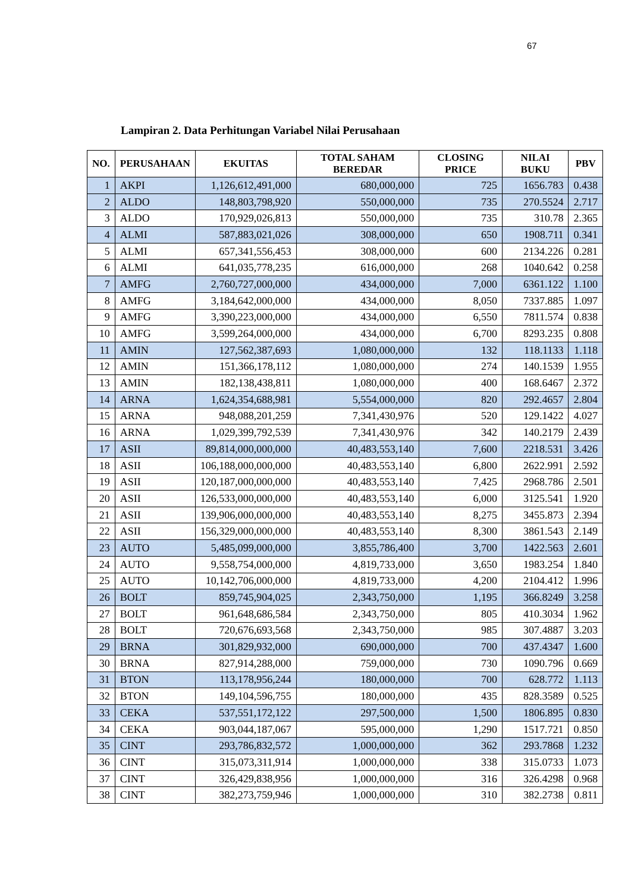67
Lampiran 2. Data Perhitungan Variabel Nilai Perusahaan
| NO. | PERUSAHAAN | EKUITAS | TOTAL SAHAM BEREDAR | CLOSING PRICE | NILAI BUKU | PBV |
| --- | --- | --- | --- | --- | --- | --- |
| 1 | AKPI | 1,126,612,491,000 | 680,000,000 | 725 | 1656.783 | 0.438 |
| 2 | ALDO | 148,803,798,920 | 550,000,000 | 735 | 270.5524 | 2.717 |
| 3 | ALDO | 170,929,026,813 | 550,000,000 | 735 | 310.78 | 2.365 |
| 4 | ALMI | 587,883,021,026 | 308,000,000 | 650 | 1908.711 | 0.341 |
| 5 | ALMI | 657,341,556,453 | 308,000,000 | 600 | 2134.226 | 0.281 |
| 6 | ALMI | 641,035,778,235 | 616,000,000 | 268 | 1040.642 | 0.258 |
| 7 | AMFG | 2,760,727,000,000 | 434,000,000 | 7,000 | 6361.122 | 1.100 |
| 8 | AMFG | 3,184,642,000,000 | 434,000,000 | 8,050 | 7337.885 | 1.097 |
| 9 | AMFG | 3,390,223,000,000 | 434,000,000 | 6,550 | 7811.574 | 0.838 |
| 10 | AMFG | 3,599,264,000,000 | 434,000,000 | 6,700 | 8293.235 | 0.808 |
| 11 | AMIN | 127,562,387,693 | 1,080,000,000 | 132 | 118.1133 | 1.118 |
| 12 | AMIN | 151,366,178,112 | 1,080,000,000 | 274 | 140.1539 | 1.955 |
| 13 | AMIN | 182,138,438,811 | 1,080,000,000 | 400 | 168.6467 | 2.372 |
| 14 | ARNA | 1,624,354,688,981 | 5,554,000,000 | 820 | 292.4657 | 2.804 |
| 15 | ARNA | 948,088,201,259 | 7,341,430,976 | 520 | 129.1422 | 4.027 |
| 16 | ARNA | 1,029,399,792,539 | 7,341,430,976 | 342 | 140.2179 | 2.439 |
| 17 | ASII | 89,814,000,000,000 | 40,483,553,140 | 7,600 | 2218.531 | 3.426 |
| 18 | ASII | 106,188,000,000,000 | 40,483,553,140 | 6,800 | 2622.991 | 2.592 |
| 19 | ASII | 120,187,000,000,000 | 40,483,553,140 | 7,425 | 2968.786 | 2.501 |
| 20 | ASII | 126,533,000,000,000 | 40,483,553,140 | 6,000 | 3125.541 | 1.920 |
| 21 | ASII | 139,906,000,000,000 | 40,483,553,140 | 8,275 | 3455.873 | 2.394 |
| 22 | ASII | 156,329,000,000,000 | 40,483,553,140 | 8,300 | 3861.543 | 2.149 |
| 23 | AUTO | 5,485,099,000,000 | 3,855,786,400 | 3,700 | 1422.563 | 2.601 |
| 24 | AUTO | 9,558,754,000,000 | 4,819,733,000 | 3,650 | 1983.254 | 1.840 |
| 25 | AUTO | 10,142,706,000,000 | 4,819,733,000 | 4,200 | 2104.412 | 1.996 |
| 26 | BOLT | 859,745,904,025 | 2,343,750,000 | 1,195 | 366.8249 | 3.258 |
| 27 | BOLT | 961,648,686,584 | 2,343,750,000 | 805 | 410.3034 | 1.962 |
| 28 | BOLT | 720,676,693,568 | 2,343,750,000 | 985 | 307.4887 | 3.203 |
| 29 | BRNA | 301,829,932,000 | 690,000,000 | 700 | 437.4347 | 1.600 |
| 30 | BRNA | 827,914,288,000 | 759,000,000 | 730 | 1090.796 | 0.669 |
| 31 | BTON | 113,178,956,244 | 180,000,000 | 700 | 628.772 | 1.113 |
| 32 | BTON | 149,104,596,755 | 180,000,000 | 435 | 828.3589 | 0.525 |
| 33 | CEKA | 537,551,172,122 | 297,500,000 | 1,500 | 1806.895 | 0.830 |
| 34 | CEKA | 903,044,187,067 | 595,000,000 | 1,290 | 1517.721 | 0.850 |
| 35 | CINT | 293,786,832,572 | 1,000,000,000 | 362 | 293.7868 | 1.232 |
| 36 | CINT | 315,073,311,914 | 1,000,000,000 | 338 | 315.0733 | 1.073 |
| 37 | CINT | 326,429,838,956 | 1,000,000,000 | 316 | 326.4298 | 0.968 |
| 38 | CINT | 382,273,759,946 | 1,000,000,000 | 310 | 382.2738 | 0.811 |